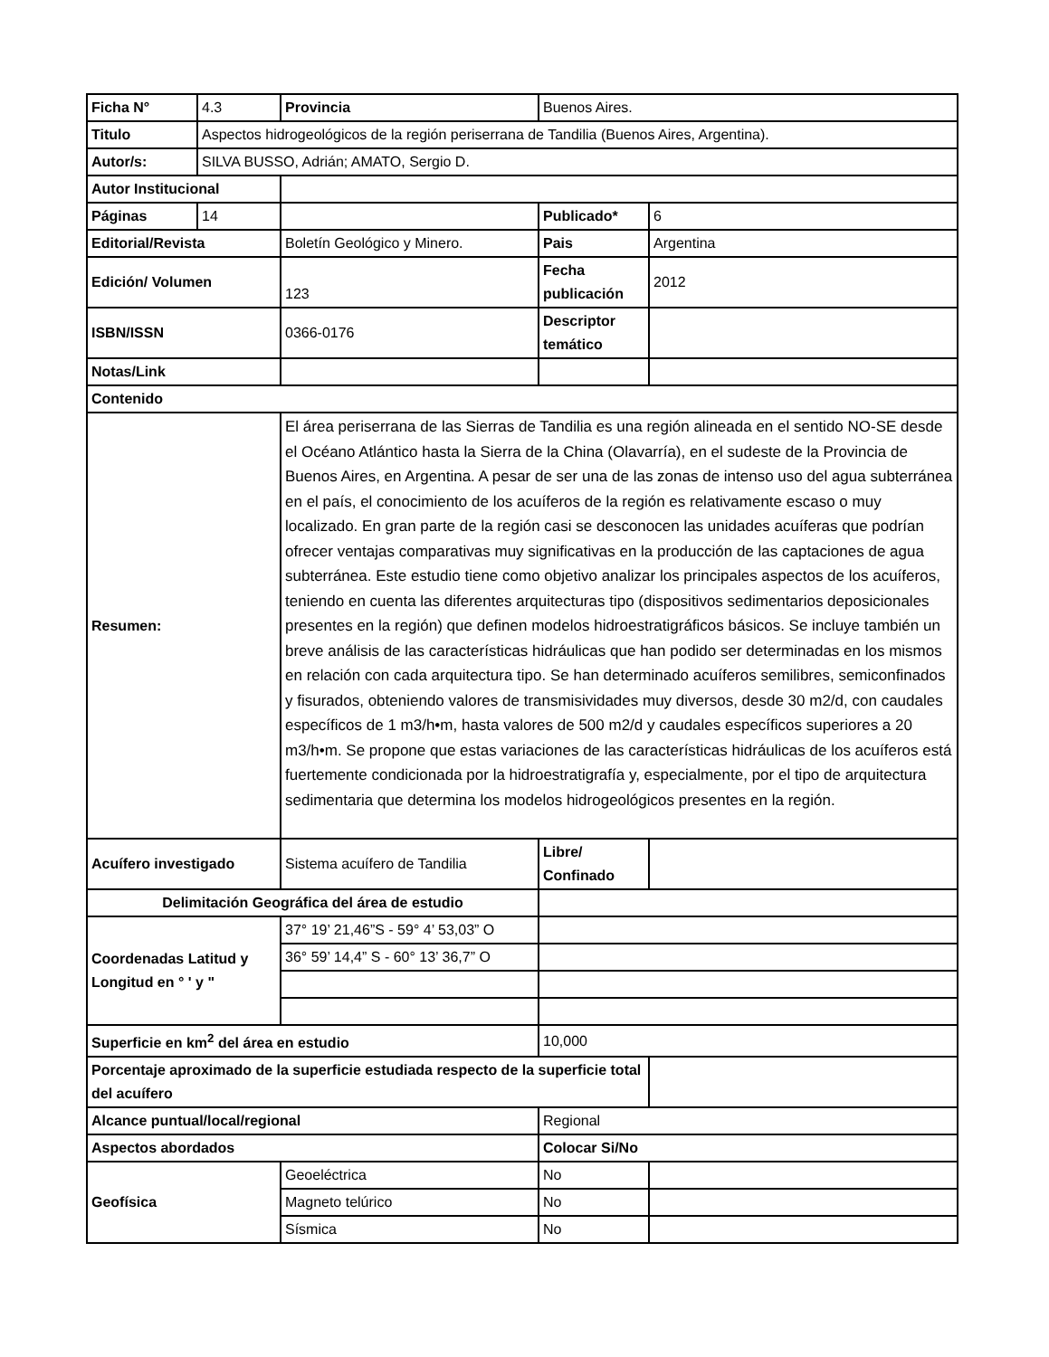| Ficha N° | 4.3 | Provincia | Buenos Aires. | |
| Titulo | Aspectos hidrogeológicos de la región periserrana de Tandilia (Buenos Aires, Argentina). | | | |
| Autor/s: | SILVA BUSSO, Adrián; AMATO, Sergio D. | | | |
| Autor Institucional | | | | |
| Páginas | 14 | | Publicado* | 6 |
| Editorial/Revista | | Boletín Geológico y Minero. | Pais | Argentina |
| Edición/ Volumen | | 123 | Fecha publicación | 2012 |
| ISBN/ISSN | | 0366-0176 | Descriptor temático | |
| Notas/Link | | | | |
| Contenido | | | | |
| Resumen: | | El área periserrana de las Sierras de Tandilia es una región alineada en el sentido NO-SE desde el Océano Atlántico hasta la Sierra de la China (Olavarría), en el sudeste de la Provincia de Buenos Aires, en Argentina. A pesar de ser una de las zonas de intenso uso del agua subterránea en el país, el conocimiento de los acuíferos de la región es relativamente escaso o muy localizado. En gran parte de la región casi se desconocen las unidades acuíferas que podrían ofrecer ventajas comparativas muy significativas en la producción de las captaciones de agua subterránea. Este estudio tiene como objetivo analizar los principales aspectos de los acuíferos, teniendo en cuenta las diferentes arquitecturas tipo (dispositivos sedimentarios deposicionales presentes en la región) que definen modelos hidroestratigráficos básicos. Se incluye también un breve análisis de las características hidráulicas que han podido ser determinadas en los mismos en relación con cada arquitectura tipo. Se han determinado acuíferos semilibres, semiconfinados y fisurados, obteniendo valores de transmisividades muy diversos, desde 30 m2/d, con caudales específicos de 1 m3/h•m, hasta valores de 500 m2/d y caudales específicos superiores a 20 m3/h•m. Se propone que estas variaciones de las características hidráulicas de los acuíferos está fuertemente condicionada por la hidroestratigrafía y, especialmente, por el tipo de arquitectura sedimentaria que determina los modelos hidrogeológicos presentes en la región. | | |
| Acuífero investigado | | Sistema acuífero de Tandilia | Libre/ Confinado | |
| Delimitación Geográfica del área de estudio | | | | |
| Coordenadas Latitud y Longitud en ° ' y " | | 37° 19’ 21,46”S - 59° 4’ 53,03” O | | |
| | | 36° 59’ 14,4” S - 60° 13’ 36,7” O | | |
| Superficie en km<sup>2</sup> del área en estudio | | | 10,000 | |
| Porcentaje aproximado de la superficie estudiada respecto de la superficie total del acuífero | | | | |
| Alcance puntual/local/regional | | | Regional | |
| Aspectos abordados | | | Colocar Si/No | |
| Geofísica | | Geoeléctrica | No | |
| | | Magneto telúrico | No | |
| | | Sísmica | No | |